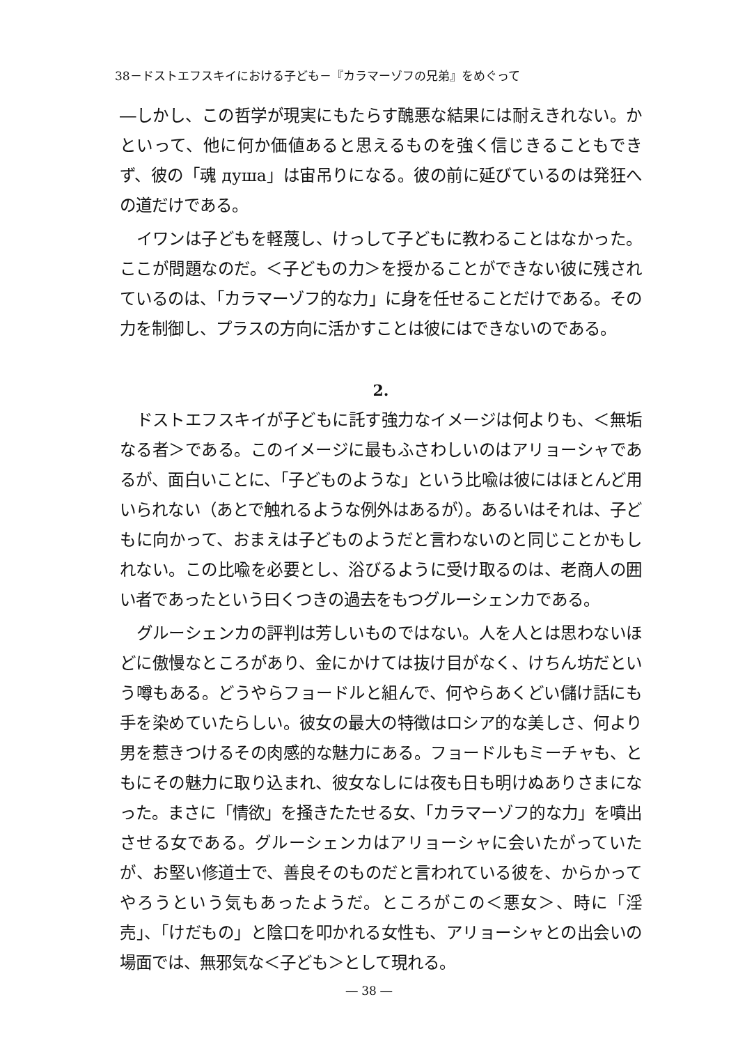38－ドストエフスキイにおける子ども－『カラマーゾフの兄弟』をめぐって
―しかし、この哲学が現実にもたらす醜悪な結果には耐えきれない。かといって、他に何か価値あると思えるものを強く信じきることもできず、彼の「魂 душа」は宙吊りになる。彼の前に延びているのは発狂への道だけである。
イワンは子どもを軽蔑し、けっして子どもに教わることはなかった。ここが問題なのだ。＜子どもの力＞を授かることができない彼に残されているのは、「カラマーゾフ的な力」に身を任せることだけである。その力を制御し、プラスの方向に活かすことは彼にはできないのである。
2.
ドストエフスキイが子どもに託す強力なイメージは何よりも、＜無垢なる者＞である。このイメージに最もふさわしいのはアリョーシャであるが、面白いことに、「子どものような」という比喩は彼にはほとんど用いられない（あとで触れるような例外はあるが）。あるいはそれは、子どもに向かって、おまえは子どものようだと言わないのと同じことかもしれない。この比喩を必要とし、浴びるように受け取るのは、老商人の囲い者であったという曰くつきの過去をもつグルーシェンカである。
グルーシェンカの評判は芳しいものではない。人を人とは思わないほどに傲慢なところがあり、金にかけては抜け目がなく、けちん坊だという噂もある。どうやらフョードルと組んで、何やらあくどい儲け話にも手を染めていたらしい。彼女の最大の特徴はロシア的な美しさ、何より男を惹きつけるその肉感的な魅力にある。フョードルもミーチャも、ともにその魅力に取り込まれ、彼女なしには夜も日も明けぬありさまになった。まさに「情欲」を掻きたたせる女、「カラマーゾフ的な力」を噴出させる女である。グルーシェンカはアリョーシャに会いたがっていたが、お堅い修道士で、善良そのものだと言われている彼を、からかってやろうという気もあったようだ。ところがこの＜悪女＞、時に「淫売」、「けだもの」と陰口を叩かれる女性も、アリョーシャとの出会いの場面では、無邪気な＜子ども＞として現れる。
― 38 ―